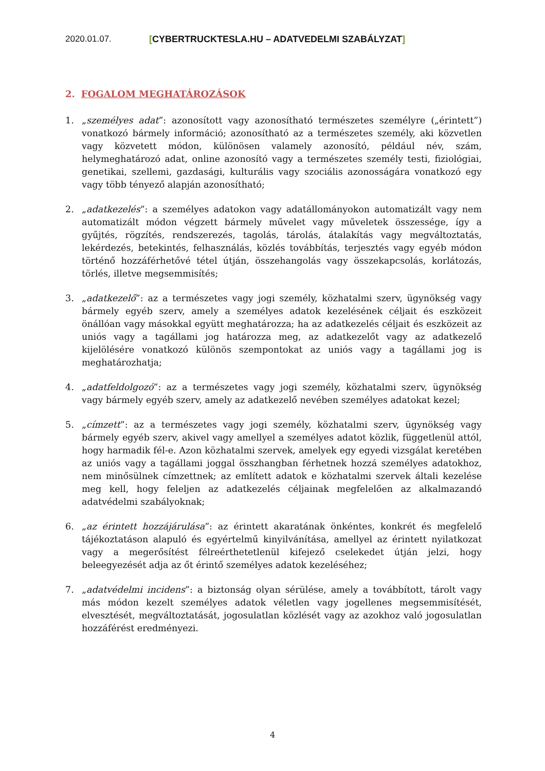2020.01.07. [CYBERTRUCKTESLA.HU – ADATVEDELMI SZABÁLYZAT]
2. FOGALOM MEGHATÁROZÁSOK
1. „személyes adat”: azonosított vagy azonosítható természetes személyre („érintett”) vonatkozó bármely információ; azonosítható az a természetes személy, aki közvetlen vagy közvetett módon, különösen valamely azonosító, például név, szám, helymeghatározó adat, online azonosító vagy a természetes személy testi, fiziológiai, genetikai, szellemi, gazdasági, kulturális vagy szociális azonosságára vonatkozó egy vagy több tényező alapján azonosítható;
2. „adatkezelés”: a személyes adatokon vagy adatállományokon automatizált vagy nem automatizált módon végzett bármely művelet vagy műveletek összessége, így a gyűjtés, rögzítés, rendszerezés, tagolás, tárolás, átalakítás vagy megváltoztatás, lekérdezés, betekintés, felhasználás, közlés továbbítás, terjesztés vagy egyéb módon történő hozzáférhetővé tétel útján, összehangolás vagy összekapcsolás, korlátozás, törlés, illetve megsemmisítés;
3. „adatkezelő”: az a természetes vagy jogi személy, közhatalmi szerv, ügynökség vagy bármely egyéb szerv, amely a személyes adatok kezelésének céljait és eszközeit önállóan vagy másokkal együtt meghatározza; ha az adatkezelés céljait és eszközeit az uniós vagy a tagállami jog határozza meg, az adatkezelőt vagy az adatkezelő kijelölésére vonatkozó különös szempontokat az uniós vagy a tagállami jog is meghatározhatja;
4. „adatfeldolgozó”: az a természetes vagy jogi személy, közhatalmi szerv, ügynökség vagy bármely egyéb szerv, amely az adatkezelő nevében személyes adatokat kezel;
5. „címzett”: az a természetes vagy jogi személy, közhatalmi szerv, ügynökség vagy bármely egyéb szerv, akivel vagy amellyel a személyes adatot közlik, függetlenül attól, hogy harmadik fél-e. Azon közhatalmi szervek, amelyek egy egyedi vizsgálat keretében az uniós vagy a tagállami joggal összhangban férhetnek hozzá személyes adatokhoz, nem minősülnek címzettnek; az említett adatok e közhatalmi szervek általi kezelése meg kell, hogy feleljen az adatkezelés céljainak megfelelően az alkalmazandó adatvédelmi szabályoknak;
6. „az érintett hozzájárulása”: az érintett akaratának önkéntes, konkrét és megfelelő tájékoztatáson alapuló és egyértelmű kinyilvánítása, amellyel az érintett nyilatkozat vagy a megerősítést félreérthetetlenül kifejező cselekedet útján jelzi, hogy beleegyezését adja az őt érintő személyes adatok kezeléséhez;
7. „adatvédelmi incidens”: a biztonság olyan sérülése, amely a továbbított, tárolt vagy más módon kezelt személyes adatok véletlen vagy jogellenes megsemmisítését, elvesztését, megváltoztatását, jogosulatlan közlését vagy az azokhoz való jogosulatlan hozzáférést eredményezi.
4